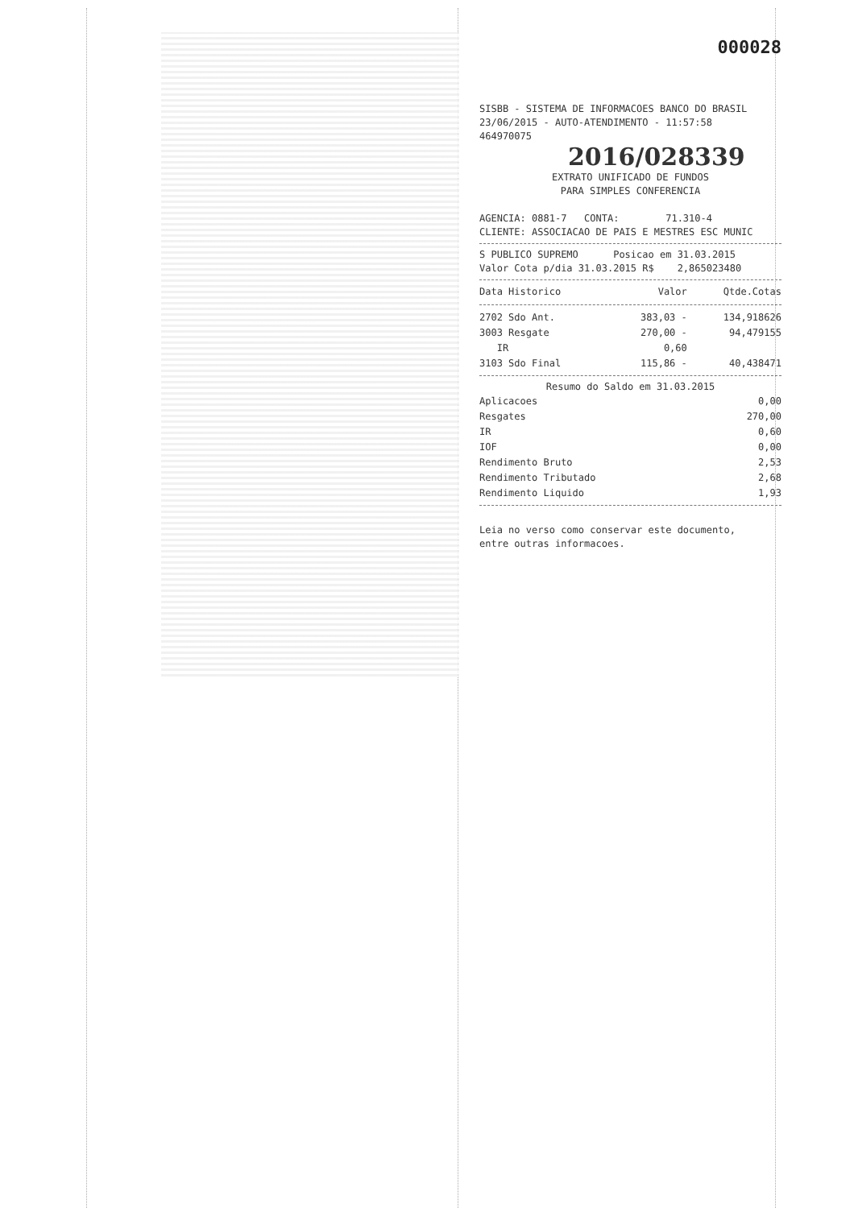000028
SISBB - SISTEMA DE INFORMACOES BANCO DO BRASIL
23/06/2015 - AUTO-ATENDIMENTO - 11:57:58
464970075 2016/028339
EXTRATO UNIFICADO DE FUNDOS
PARA SIMPLES CONFERENCIA
AGENCIA: 0881-7 CONTA: 71.310-4
CLIENTE: ASSOCIACAO DE PAIS E MESTRES ESC MUNIC
S PUBLICO SUPREMO Posicao em 31.03.2015
Valor Cota p/dia 31.03.2015 R$ 2,865023480
| Data Historico | Valor | Qtde.Cotas |
| --- | --- | --- |
| 2702 Sdo Ant. | 383,03 - | 134,918626 |
| 3003 Resgate | 270,00 - | 94,479155 |
| IR | 0,60 | |
| 3103 Sdo Final | 115,86 - | 40,438471 |
Resumo do Saldo em 31.03.2015
| Aplicacoes | 0,00 |
| Resgates | 270,00 |
| IR | 0,60 |
| IOF | 0,00 |
| Rendimento Bruto | 2,53 |
| Rendimento Tributado | 2,68 |
| Rendimento Liquido | 1,93 |
Leia no verso como conservar este documento,
entre outras informacoes.